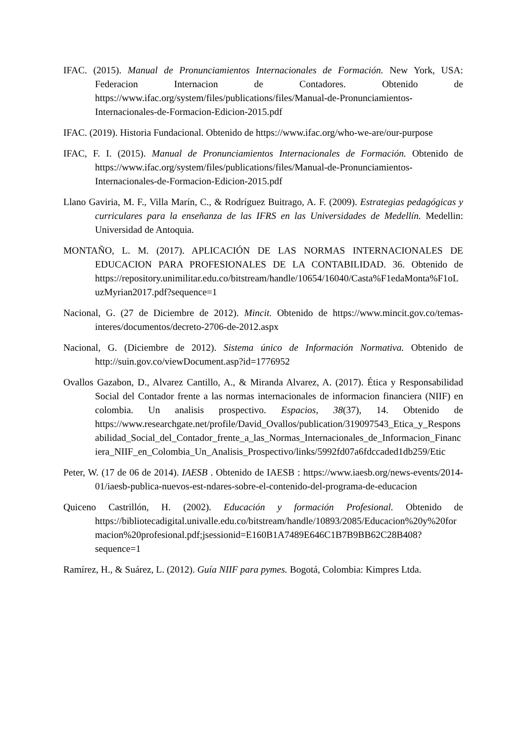IFAC. (2015). Manual de Pronunciamientos Internacionales de Formación. New York, USA: Federacion Internacion de Contadores. Obtenido de https://www.ifac.org/system/files/publications/files/Manual-de-Pronunciamientos-Internacionales-de-Formacion-Edicion-2015.pdf
IFAC. (2019). Historia Fundacional. Obtenido de https://www.ifac.org/who-we-are/our-purpose
IFAC, F. I. (2015). Manual de Pronunciamientos Internacionales de Formación. Obtenido de https://www.ifac.org/system/files/publications/files/Manual-de-Pronunciamientos-Internacionales-de-Formacion-Edicion-2015.pdf
Llano Gaviria, M. F., Villa Marín, C., & Rodríguez Buitrago, A. F. (2009). Estrategias pedagógicas y curriculares para la enseñanza de las IFRS en las Universidades de Medellín. Medellin: Universidad de Antoquia.
MONTAÑO, L. M. (2017). APLICACIÓN DE LAS NORMAS INTERNACIONALES DE EDUCACION PARA PROFESIONALES DE LA CONTABILIDAD. 36. Obtenido de https://repository.unimilitar.edu.co/bitstream/handle/10654/16040/Casta%F1edaMonta%F1oLuzMyrian2017.pdf?sequence=1
Nacional, G. (27 de Diciembre de 2012). Mincit. Obtenido de https://www.mincit.gov.co/temas-interes/documentos/decreto-2706-de-2012.aspx
Nacional, G. (Diciembre de 2012). Sistema único de Información Normativa. Obtenido de http://suin.gov.co/viewDocument.asp?id=1776952
Ovallos Gazabon, D., Alvarez Cantillo, A., & Miranda Alvarez, A. (2017). Ética y Responsabilidad Social del Contador frente a las normas internacionales de informacion financiera (NIIF) en colombia. Un analisis prospectivo. Espacios, 38(37), 14. Obtenido de https://www.researchgate.net/profile/David_Ovallos/publication/319097543_Etica_y_Responsabilidad_Social_del_Contador_frente_a_las_Normas_Internacionales_de_Informacion_Financiera_NIIF_en_Colombia_Un_Analisis_Prospectivo/links/5992fd07a6fdccaded1db259/Etic
Peter, W. (17 de 06 de 2014). IAESB . Obtenido de IAESB : https://www.iaesb.org/news-events/2014-01/iaesb-publica-nuevos-est-ndares-sobre-el-contenido-del-programa-de-educacion
Quiceno Castrillón, H. (2002). Educación y formación Profesional. Obtenido de https://bibliotecadigital.univalle.edu.co/bitstream/handle/10893/2085/Educacion%20y%20formacion%20profesional.pdf;jsessionid=E160B1A7489E646C1B7B9BB62C28B408?sequence=1
Ramírez, H., & Suárez, L. (2012). Guía NIIF para pymes. Bogotá, Colombia: Kimpres Ltda.